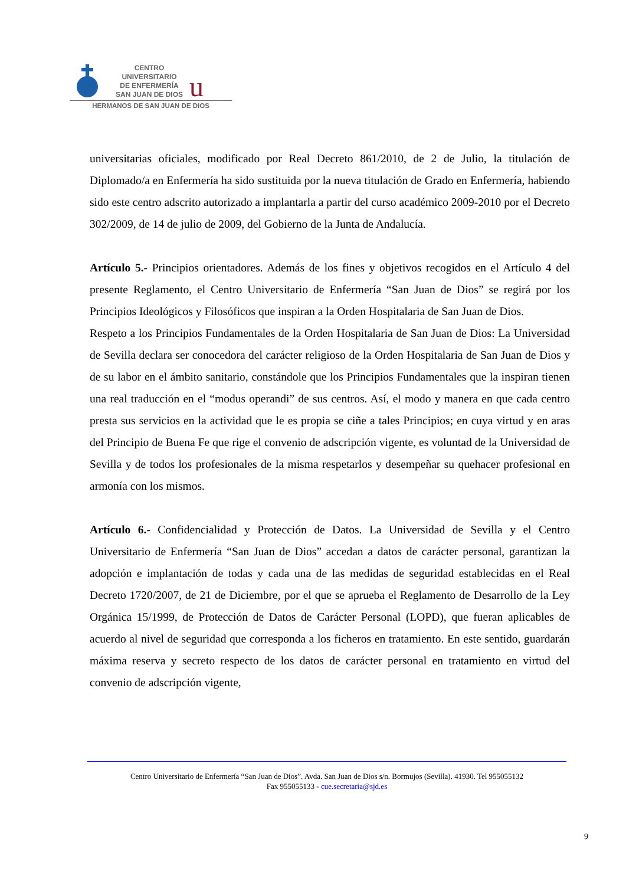CENTRO
UNIVERSITARIO
DE ENFERMERÍA
SAN JUAN DE DIOS
u
HERMANOS DE SAN JUAN DE DIOS
universitarias oficiales, modificado por Real Decreto 861/2010, de 2 de Julio, la titulación de Diplomado/a en Enfermería ha sido sustituida por la nueva titulación de Grado en Enfermería, habiendo sido este centro adscrito autorizado a implantarla a partir del curso académico 2009-2010 por el Decreto 302/2009, de 14 de julio de 2009, del Gobierno de la Junta de Andalucía.
Artículo 5.- Principios orientadores. Además de los fines y objetivos recogidos en el Artículo 4 del presente Reglamento, el Centro Universitario de Enfermería “San Juan de Dios” se regirá por los Principios Ideológicos y Filosóficos que inspiran a la Orden Hospitalaria de San Juan de Dios.
Respeto a los Principios Fundamentales de la Orden Hospitalaria de San Juan de Dios: La Universidad de Sevilla declara ser conocedora del carácter religioso de la Orden Hospitalaria de San Juan de Dios y de su labor en el ámbito sanitario, constándole que los Principios Fundamentales que la inspiran tienen una real traducción en el “modus operandi” de sus centros. Así, el modo y manera en que cada centro presta sus servicios en la actividad que le es propia se ciñe a tales Principios; en cuya virtud y en aras del Principio de Buena Fe que rige el convenio de adscripción vigente, es voluntad de la Universidad de Sevilla y de todos los profesionales de la misma respetarlos y desempeñar su quehacer profesional en armonía con los mismos.
Artículo 6.- Confidencialidad y Protección de Datos. La Universidad de Sevilla y el Centro Universitario de Enfermería “San Juan de Dios” accedan a datos de carácter personal, garantizan la adopción e implantación de todas y cada una de las medidas de seguridad establecidas en el Real Decreto 1720/2007, de 21 de Diciembre, por el que se aprueba el Reglamento de Desarrollo de la Ley Orgánica 15/1999, de Protección de Datos de Carácter Personal (LOPD), que fueran aplicables de acuerdo al nivel de seguridad que corresponda a los ficheros en tratamiento. En este sentido, guardarán máxima reserva y secreto respecto de los datos de carácter personal en tratamiento en virtud del convenio de adscripción vigente,
Centro Universitario de Enfermería “San Juan de Dios”. Avda. San Juan de Dios s/n. Bormujos (Sevilla). 41930. Tel 955055132
Fax 955055133 - cue.secretaria@sjd.es
9